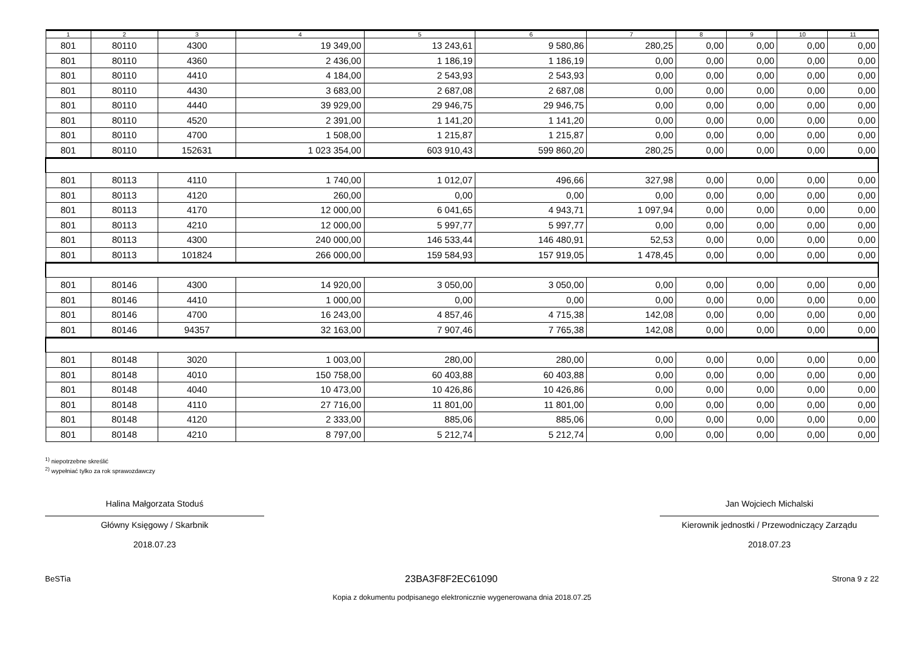| 1 | 2 | 3 | 4 | 5 | 6 | 7 | 8 | 9 | 10 | 11 |
| --- | --- | --- | --- | --- | --- | --- | --- | --- | --- | --- |
| 801 | 80110 | 4300 | 19 349,00 | 13 243,61 | 9 580,86 | 280,25 | 0,00 | 0,00 | 0,00 | 0,00 |
| 801 | 80110 | 4360 | 2 436,00 | 1 186,19 | 1 186,19 | 0,00 | 0,00 | 0,00 | 0,00 | 0,00 |
| 801 | 80110 | 4410 | 4 184,00 | 2 543,93 | 2 543,93 | 0,00 | 0,00 | 0,00 | 0,00 | 0,00 |
| 801 | 80110 | 4430 | 3 683,00 | 2 687,08 | 2 687,08 | 0,00 | 0,00 | 0,00 | 0,00 | 0,00 |
| 801 | 80110 | 4440 | 39 929,00 | 29 946,75 | 29 946,75 | 0,00 | 0,00 | 0,00 | 0,00 | 0,00 |
| 801 | 80110 | 4520 | 2 391,00 | 1 141,20 | 1 141,20 | 0,00 | 0,00 | 0,00 | 0,00 | 0,00 |
| 801 | 80110 | 4700 | 1 508,00 | 1 215,87 | 1 215,87 | 0,00 | 0,00 | 0,00 | 0,00 | 0,00 |
| 801 | 80110 | 152631 | 1 023 354,00 | 603 910,43 | 599 860,20 | 280,25 | 0,00 | 0,00 | 0,00 | 0,00 |
| 801 | 80113 | 4110 | 1 740,00 | 1 012,07 | 496,66 | 327,98 | 0,00 | 0,00 | 0,00 | 0,00 |
| 801 | 80113 | 4120 | 260,00 | 0,00 | 0,00 | 0,00 | 0,00 | 0,00 | 0,00 | 0,00 |
| 801 | 80113 | 4170 | 12 000,00 | 6 041,65 | 4 943,71 | 1 097,94 | 0,00 | 0,00 | 0,00 | 0,00 |
| 801 | 80113 | 4210 | 12 000,00 | 5 997,77 | 5 997,77 | 0,00 | 0,00 | 0,00 | 0,00 | 0,00 |
| 801 | 80113 | 4300 | 240 000,00 | 146 533,44 | 146 480,91 | 52,53 | 0,00 | 0,00 | 0,00 | 0,00 |
| 801 | 80113 | 101824 | 266 000,00 | 159 584,93 | 157 919,05 | 1 478,45 | 0,00 | 0,00 | 0,00 | 0,00 |
| 801 | 80146 | 4300 | 14 920,00 | 3 050,00 | 3 050,00 | 0,00 | 0,00 | 0,00 | 0,00 | 0,00 |
| 801 | 80146 | 4410 | 1 000,00 | 0,00 | 0,00 | 0,00 | 0,00 | 0,00 | 0,00 | 0,00 |
| 801 | 80146 | 4700 | 16 243,00 | 4 857,46 | 4 715,38 | 142,08 | 0,00 | 0,00 | 0,00 | 0,00 |
| 801 | 80146 | 94357 | 32 163,00 | 7 907,46 | 7 765,38 | 142,08 | 0,00 | 0,00 | 0,00 | 0,00 |
| 801 | 80148 | 3020 | 1 003,00 | 280,00 | 280,00 | 0,00 | 0,00 | 0,00 | 0,00 | 0,00 |
| 801 | 80148 | 4010 | 150 758,00 | 60 403,88 | 60 403,88 | 0,00 | 0,00 | 0,00 | 0,00 | 0,00 |
| 801 | 80148 | 4040 | 10 473,00 | 10 426,86 | 10 426,86 | 0,00 | 0,00 | 0,00 | 0,00 | 0,00 |
| 801 | 80148 | 4110 | 27 716,00 | 11 801,00 | 11 801,00 | 0,00 | 0,00 | 0,00 | 0,00 | 0,00 |
| 801 | 80148 | 4120 | 2 333,00 | 885,06 | 885,06 | 0,00 | 0,00 | 0,00 | 0,00 | 0,00 |
| 801 | 80148 | 4210 | 8 797,00 | 5 212,74 | 5 212,74 | 0,00 | 0,00 | 0,00 | 0,00 | 0,00 |
<sup>1)</sup> niepotrzebne skreślić
<sup>2)</sup> wypełniać tylko za rok sprawozdawczy
Halina Małgorzata Stoduś
Główny Księgowy / Skarbnik
2018.07.23
Jan Wojciech Michalski
Kierownik jednostki / Przewodniczący Zarządu
2018.07.23
BeSTia 23BA3F8F2EC61090 Strona 9 z 22
Kopia z dokumentu podpisanego elektronicznie wygenerowana dnia 2018.07.25